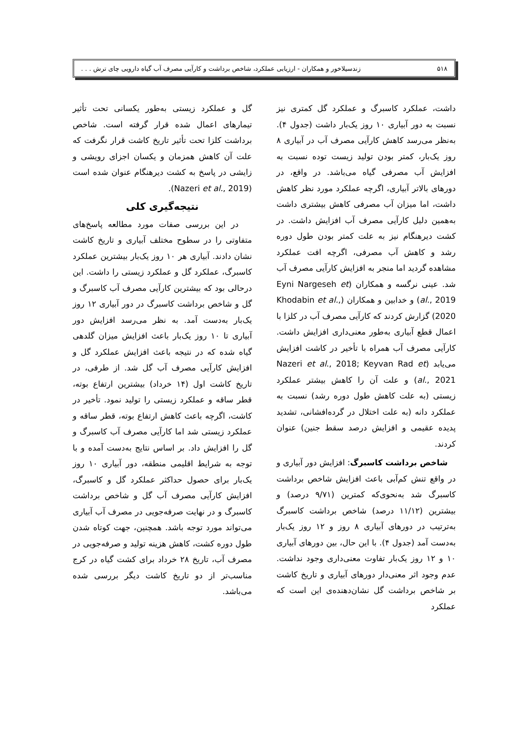۵۱۸ زندسیلاخور و همکاران - ارزیابی عملکرد، شاخص برداشت و کارآیی مصرف آب گیاه دارویی چای ترش . . .
داشت، عملکرد کاسبرگ و عملکرد گل کمتری نیز نسبت به دور آبیاری ۱۰ روز یک‌بار داشت (جدول ۴). به‌نظر می‌رسد کاهش کارآیی مصرف آب در آبیاری ۸ روز یک‌بار، کمتر بودن تولید زیست توده نسبت به افزایش آب مصرفی گیاه می‌باشد. در واقع، در دورهای بالاتر آبیاری، اگرچه عملکرد مورد نظر کاهش داشت، اما میزان آب مصرفی کاهش بیشتری داشت به‌همین دلیل کارآیی مصرف آب افزایش داشت. در کشت دیرهنگام نیز به علت کمتر بودن طول دوره رشد و کاهش آب مصرفی، اگرچه افت عملکرد مشاهده گردید اما منجر به افزایش کارآیی مصرف آب شد. عینی نرگسه و همکاران (Eyni Nargeseh et al., 2019) و خدابین و همکاران (Khodabin et al., 2020) گزارش کردند که کارآیی مصرف آب در کلزا با اعمال قطع آبیاری به‌طور معنی‌داری افزایش داشت. کارآیی مصرف آب همراه با تأخیر در کاشت افزایش می‌یابد (Nazeri et al., 2018; Keyvan Rad et al., 2021) و علت آن را کاهش بیشتر عملکرد زیستی (به علت کاهش طول دوره رشد) نسبت به عملکرد دانه (به علت اختلال در گرده‌افشانی، تشدید پدیده عقیمی و افزایش درصد سقط جنین) عنوان کردند.
شاخص برداشت کاسبرگ: افزایش دور آبیاری و در واقع تنش کم‌آبی باعث افزایش شاخص برداشت کاسبرگ شد به‌نحوی‌که کمترین (۹/۷۱ درصد) و بیشترین (۱۱/۱۲ درصد) شاخص برداشت کاسبرگ به‌ترتیب در دورهای آبیاری ۸ روز و ۱۲ روز یک‌بار به‌دست آمد (جدول ۴). با این حال، بین دورهای آبیاری ۱۰ و ۱۲ روز یک‌بار تفاوت معنی‌داری وجود نداشت. عدم وجود اثر معنی‌دار دورهای آبیاری و تاریخ کاشت بر شاخص برداشت گل نشان‌دهنده‌ی این است که عملکرد
گل و عملکرد زیستی به‌طور یکسانی تحت تأثیر تیمارهای اعمال شده قرار گرفته است. شاخص برداشت کلزا تحت تأثیر تاریخ کاشت قرار نگرفت که علت آن کاهش همزمان و یکسان اجزای رویشی و زایشی در پاسخ به کشت دیرهنگام عنوان شده است (Nazeri et al., 2019).
نتیجه‌گیری کلی
در این بررسی صفات مورد مطالعه پاسخ‌های متفاوتی را در سطوح مختلف آبیاری و تاریخ کاشت نشان دادند. آبیاری هر ۱۰ روز یک‌بار بیشترین عملکرد کاسبرگ، عملکرد گل و عملکرد زیستی را داشت. این درحالی بود که بیشترین کارآیی مصرف آب کاسبرگ و گل و شاخص برداشت کاسبرگ در دور آبیاری ۱۲ روز یک‌بار به‌دست آمد. به نظر می‌رسد افزایش دور آبیاری تا ۱۰ روز یک‌بار باعث افزایش میزان گلدهی گیاه شده که در نتیجه باعث افزایش عملکرد گل و افزایش کارآیی مصرف آب گل شد. از طرفی، در تاریخ کاشت اول (۱۴ خرداد) بیشترین ارتفاع بوته، قطر ساقه و عملکرد زیستی را تولید نمود. تأخیر در کاشت، اگرچه باعث کاهش ارتفاع بوته، قطر ساقه و عملکرد زیستی شد اما کارآیی مصرف آب کاسبرگ و گل را افزایش داد. بر اساس نتایج به‌دست آمده و با توجه به شرایط اقلیمی منطقه، دور آبیاری ۱۰ روز یک‌بار برای حصول حداکثر عملکرد گل و کاسبرگ، افزایش کارآیی مصرف آب گل و شاخص برداشت کاسبرگ و در نهایت صرفه‌جویی در مصرف آب آبیاری می‌تواند مورد توجه باشد. همچنین، جهت کوتاه شدن طول دوره کشت، کاهش هزینه تولید و صرفه‌جویی در مصرف آب، تاریخ ۲۸ خرداد برای کشت گیاه در کرج مناسب‌تر از دو تاریخ کاشت دیگر بررسی شده می‌باشد.